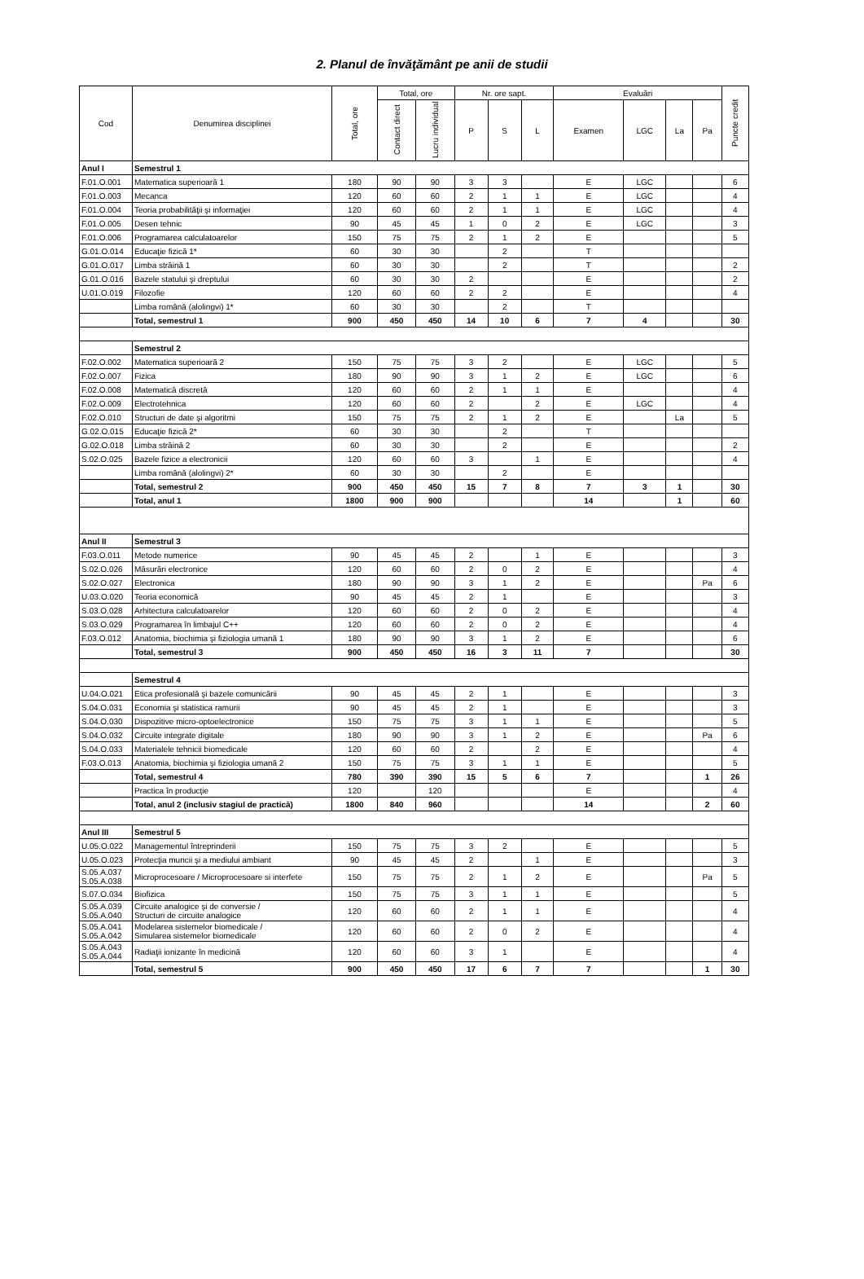2. Planul de învăţământ pe anii de studii
| Cod | Denumirea disciplinei | Total, ore | Total, ore | | Nr. ore sapt. | | | Evaluări | | | | Puncte credit |
| --- | --- | --- | --- | --- | --- | --- | --- | --- | --- | --- | --- | --- |
| | | | Contact direct | Lucru individual | P | S | L | Examen | LGC | La | Pa | |
| Anul I | Semestrul 1 | | | | | | | | | | | |
| F.01.O.001 | Matematica superioară 1 | 180 | 90 | 90 | 3 | 3 | | E | LGC | | | 6 |
| F.01.O.003 | Mecanca | 120 | 60 | 60 | 2 | 1 | 1 | E | LGC | | | 4 |
| F.01.O.004 | Teoria probabilităţii şi informaţiei | 120 | 60 | 60 | 2 | 1 | 1 | E | LGC | | | 4 |
| F.01.O.005 | Desen tehnic | 90 | 45 | 45 | 1 | 0 | 2 | E | LGC | | | 3 |
| F.01.O.006 | Programarea calculatoarelor | 150 | 75 | 75 | 2 | 1 | 2 | E | | | | 5 |
| G.01.O.014 | Educaţie fizică 1* | 60 | 30 | 30 | | 2 | | T | | | | |
| G.01.O.017 | Limba străină 1 | 60 | 30 | 30 | | 2 | | T | | | | 2 |
| G.01.O.016 | Bazele statului şi dreptului | 60 | 30 | 30 | 2 | | | E | | | | 2 |
| U.01.O.019 | Filozofie | 120 | 60 | 60 | 2 | 2 | | E | | | | 4 |
| | Limba română (alolingvi) 1* | 60 | 30 | 30 | | 2 | | T | | | | |
| | Total, semestrul 1 | 900 | 450 | 450 | 14 | 10 | 6 | 7 | 4 | | | 30 |
| | Semestrul 2 | | | | | | | | | | | |
| F.02.O.002 | Matematica superioară 2 | 150 | 75 | 75 | 3 | 2 | | E | LGC | | | 5 |
| F.02.O.007 | Fizica | 180 | 90 | 90 | 3 | 1 | 2 | E | LGC | | | 6 |
| F.02.O.008 | Matematică discretă | 120 | 60 | 60 | 2 | 1 | 1 | E | | | | 4 |
| F.02.O.009 | Electrotehnica | 120 | 60 | 60 | 2 | | 2 | E | LGC | | | 4 |
| F.02.O.010 | Structuri de date şi algoritmi | 150 | 75 | 75 | 2 | 1 | 2 | E | | La | | 5 |
| G.02.O.015 | Educaţie fizică 2* | 60 | 30 | 30 | | 2 | | T | | | | |
| G.02.O.018 | Limba străină 2 | 60 | 30 | 30 | | 2 | | E | | | | 2 |
| S.02.O.025 | Bazele fizice a electronicii | 120 | 60 | 60 | 3 | | 1 | E | | | | 4 |
| | Limba română (alolingvi) 2* | 60 | 30 | 30 | | 2 | | E | | | | |
| | Total, semestrul 2 | 900 | 450 | 450 | 15 | 7 | 8 | 7 | 3 | 1 | | 30 |
| | Total, anul 1 | 1800 | 900 | 900 | | | | 14 | | 1 | | 60 |
| Anul II | Semestrul 3 | | | | | | | | | | | |
| F.03.O.011 | Metode numerice | 90 | 45 | 45 | 2 | | 1 | E | | | | 3 |
| S.02.O.026 | Măsurări electronice | 120 | 60 | 60 | 2 | 0 | 2 | E | | | | 4 |
| S.02.O.027 | Electronica | 180 | 90 | 90 | 3 | 1 | 2 | E | | | Pa | 6 |
| U.03.O.020 | Teoria economică | 90 | 45 | 45 | 2 | 1 | | E | | | | 3 |
| S.03.O.028 | Arhitectura calculatoarelor | 120 | 60 | 60 | 2 | 0 | 2 | E | | | | 4 |
| S.03.O.029 | Programarea în limbajul C++ | 120 | 60 | 60 | 2 | 0 | 2 | E | | | | 4 |
| F.03.O.012 | Anatomia, biochimia şi fiziologia umană 1 | 180 | 90 | 90 | 3 | 1 | 2 | E | | | | 6 |
| | Total, semestrul 3 | 900 | 450 | 450 | 16 | 3 | 11 | 7 | | | | 30 |
| | Semestrul 4 | | | | | | | | | | | |
| U.04.O.021 | Etica profesională şi bazele comunicării | 90 | 45 | 45 | 2 | 1 | | E | | | | 3 |
| S.04.O.031 | Economia şi statistica ramurii | 90 | 45 | 45 | 2 | 1 | | E | | | | 3 |
| S.04.O.030 | Dispozitive micro-optoelectronice | 150 | 75 | 75 | 3 | 1 | 1 | E | | | | 5 |
| S.04.O.032 | Circuite integrate digitale | 180 | 90 | 90 | 3 | 1 | 2 | E | | | Pa | 6 |
| S.04.O.033 | Materialele tehnicii biomedicale | 120 | 60 | 60 | 2 | | 2 | E | | | | 4 |
| F.03.O.013 | Anatomia, biochimia şi fiziologia umană 2 | 150 | 75 | 75 | 3 | 1 | 1 | E | | | | 5 |
| | Total, semestrul 4 | 780 | 390 | 390 | 15 | 5 | 6 | 7 | | | 1 | 26 |
| | Practica în producţie | 120 | | 120 | | | | E | | | | 4 |
| | Total, anul 2 (inclusiv stagiul de practică) | 1800 | 840 | 960 | | | | 14 | | | 2 | 60 |
| Anul III | Semestrul 5 | | | | | | | | | | | |
| U.05.O.022 | Managementul întreprinderii | 150 | 75 | 75 | 3 | 2 | | E | | | | 5 |
| U.05.O.023 | Protecţia muncii şi a mediului ambiant | 90 | 45 | 45 | 2 | | 1 | E | | | | 3 |
| S.05.A.037 S.05.A.038 | Microprocesoare / Microprocesoare si interfete | 150 | 75 | 75 | 2 | 1 | 2 | E | | | Pa | 5 |
| S.07.O.034 | Biofizica | 150 | 75 | 75 | 3 | 1 | 1 | E | | | | 5 |
| S.05.A.039 S.05.A.040 | Circuite analogice şi de conversie / Structuri de circuite analogice | 120 | 60 | 60 | 2 | 1 | 1 | E | | | | 4 |
| S.05.A.041 S.05.A.042 | Modelarea sistemelor biomedicale / Simularea sistemelor biomedicale | 120 | 60 | 60 | 2 | 0 | 2 | E | | | | 4 |
| S.05.A.043 S.05.A.044 | Radiaţii ionizante în medicină | 120 | 60 | 60 | 3 | 1 | | E | | | | 4 |
| | Total, semestrul 5 | 900 | 450 | 450 | 17 | 6 | 7 | 7 | | | 1 | 30 |